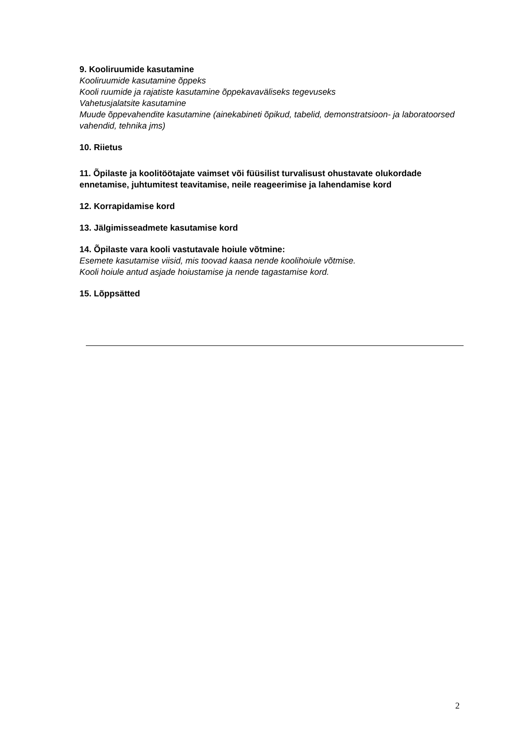9. Kooliruumide kasutamine
Kooliruumide kasutamine õppeks
Kooli ruumide ja rajatiste kasutamine õppekavaväliseks tegevuseks
Vahetusjalatsite kasutamine
Muude õppevahendite kasutamine (ainekabineti õpikud, tabelid, demonstratsioon- ja laboratoorsed vahendid, tehnika jms)
10. Riietus
11. Õpilaste ja koolitöötajate vaimset või füüsilist turvalisust ohustavate olukordade ennetamise, juhtumitest teavitamise, neile reageerimise ja lahendamise kord
12. Korrapidamise kord
13. Jälgimisseadmete kasutamise kord
14. Õpilaste vara kooli vastutavale hoiule võtmine:
Esemete kasutamise viisid, mis toovad kaasa nende koolihoiule võtmise.
Kooli hoiule antud asjade hoiustamise ja nende tagastamise kord.
15. Lõppsätted
2